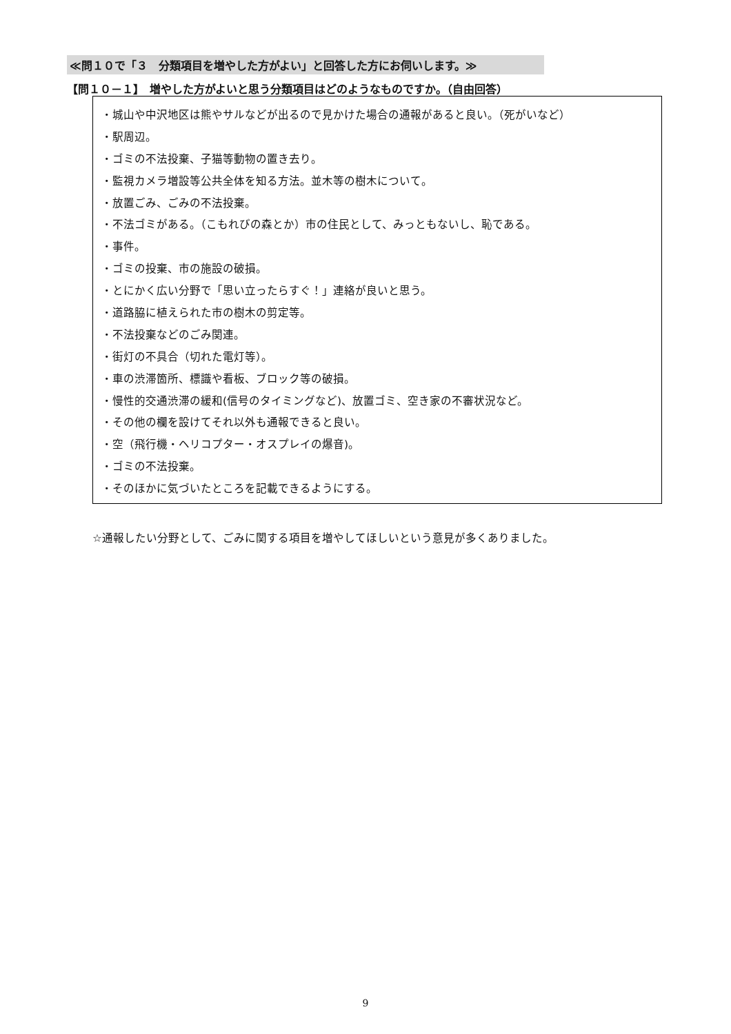≪問１０で「３　分類項目を増やした方がよい」と回答した方にお伺いします。≫
【問１０－１】　増やした方がよいと思う分類項目はどのようなものですか。（自由回答）
・城山や中沢地区は熊やサルなどが出るので見かけた場合の通報があると良い。（死がいなど）
・駅周辺。
・ゴミの不法投棄、子猫等動物の置き去り。
・監視カメラ増設等公共全体を知る方法。並木等の樹木について。
・放置ごみ、ごみの不法投棄。
・不法ゴミがある。（こもれびの森とか）市の住民として、みっともないし、恥である。
・事件。
・ゴミの投棄、市の施設の破損。
・とにかく広い分野で「思い立ったらすぐ！」連絡が良いと思う。
・道路脇に植えられた市の樹木の剪定等。
・不法投棄などのごみ関連。
・街灯の不具合（切れた電灯等）。
・車の渋滞箇所、標識や看板、ブロック等の破損。
・慢性的交通渋滞の緩和(信号のタイミングなど)、放置ゴミ、空き家の不審状況など。
・その他の欄を設けてそれ以外も通報できると良い。
・空（飛行機・ヘリコプター・オスプレイの爆音)。
・ゴミの不法投棄。
・そのほかに気づいたところを記載できるようにする。
☆通報したい分野として、ごみに関する項目を増やしてほしいという意見が多くありました。
9